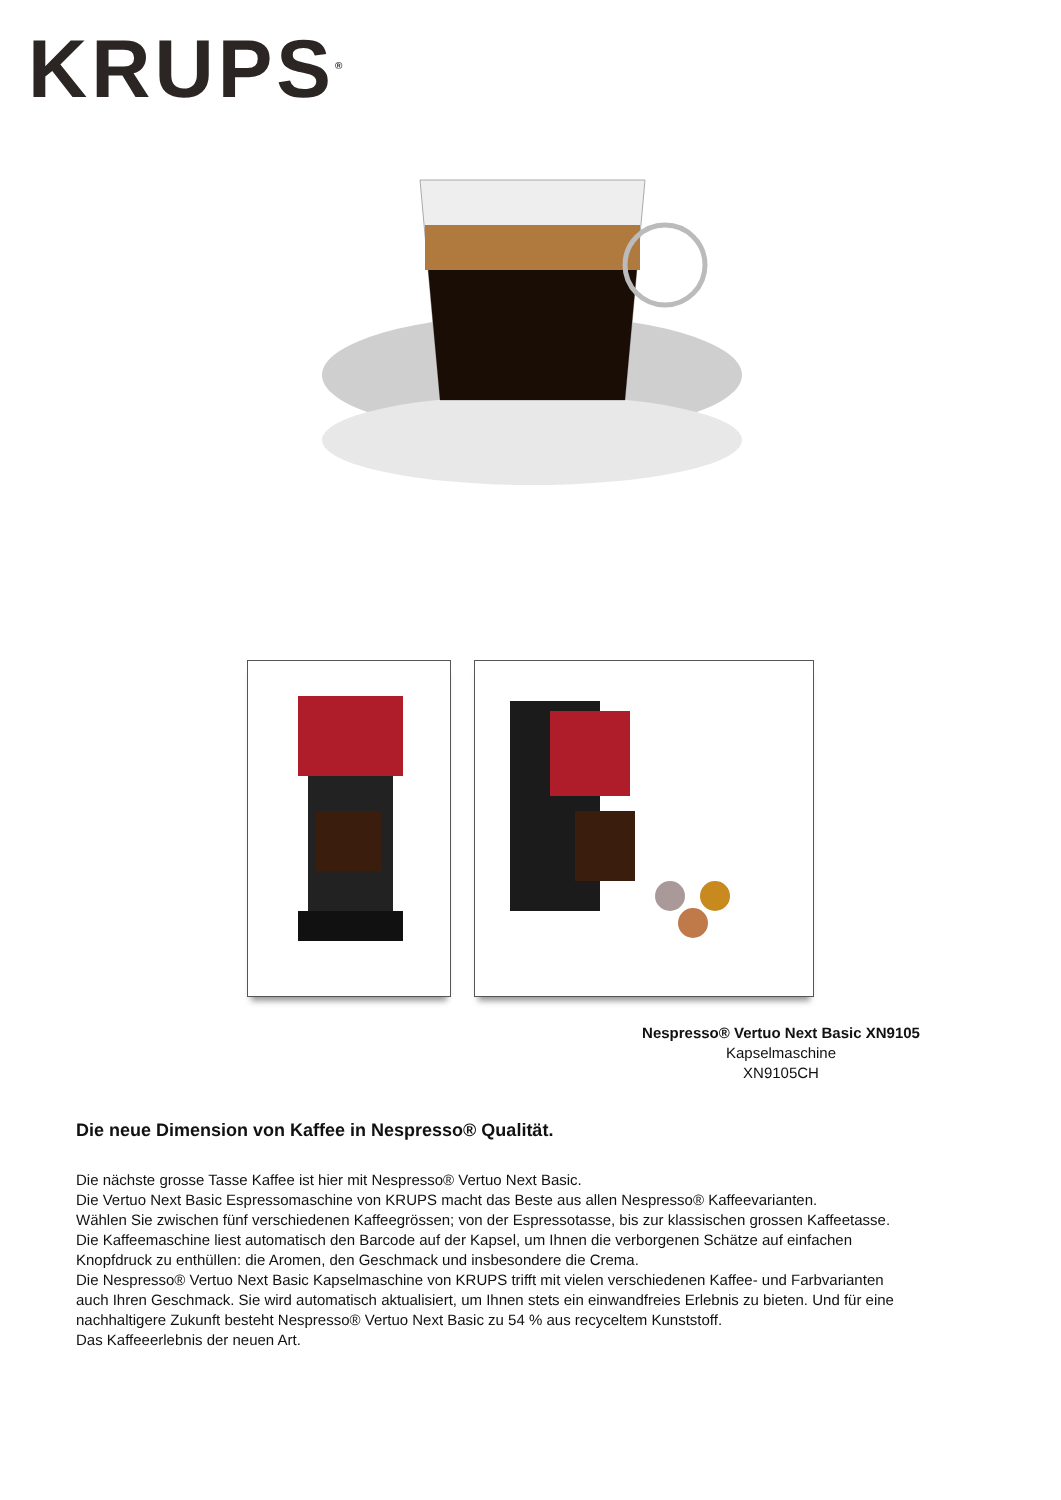KRUPS<sup>®</sup>
Nespresso® Vertuo Next Basic XN9105
Kapselmaschine
XN9105CH
Die neue Dimension von Kaffee in Nespresso® Qualität.
Die nächste grosse Tasse Kaffee ist hier mit Nespresso® Vertuo Next Basic.
Die Vertuo Next Basic Espressomaschine von KRUPS macht das Beste aus allen Nespresso® Kaffeevarianten.
Wählen Sie zwischen fünf verschiedenen Kaffeegrössen; von der Espressotasse, bis zur klassischen grossen Kaffeetasse. Die Kaffeemaschine liest automatisch den Barcode auf der Kapsel, um Ihnen die verborgenen Schätze auf einfachen Knopfdruck zu enthüllen: die Aromen, den Geschmack und insbesondere die Crema.
Die Nespresso® Vertuo Next Basic Kapselmaschine von KRUPS trifft mit vielen verschiedenen Kaffee- und Farbvarianten auch Ihren Geschmack. Sie wird automatisch aktualisiert, um Ihnen stets ein einwandfreies Erlebnis zu bieten. Und für eine nachhaltigere Zukunft besteht Nespresso® Vertuo Next Basic zu 54 % aus recyceltem Kunststoff.
Das Kaffeeerlebnis der neuen Art.